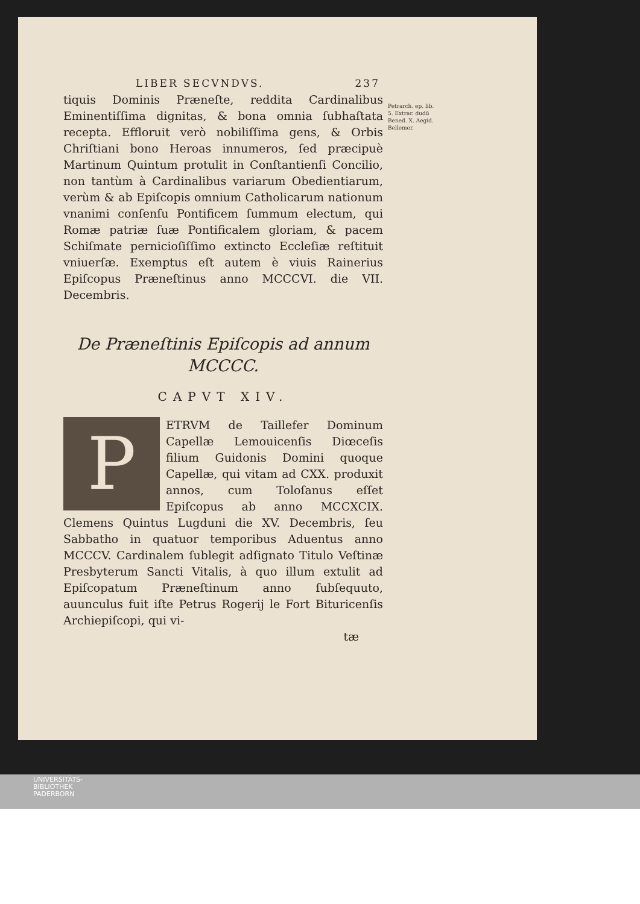LIBER SECVNDVS. 237
tiquis Dominis Præneſte, reddita Cardinalibus Eminentiſſima dignitas, & bona omnia ſubhaſtata recepta. Effloruit verò nobiliſſima gens, & Orbis Chriſtiani bono Heroas innumeros, ſed præcipuè Martinum Quintum protulit in Conſtantienſi Concilio, non tantùm à Cardinalibus variarum Obedientiarum, verùm & ab Epiſcopis omnium Catholicarum nationum vnanimi conſenſu Pontificem ſummum electum, qui Romæ patriæ ſuæ Pontificalem gloriam, & pacem Schiſmate pernicioſiſſimo extincto Eccleſiæ reſtituit vniuerſæ. Exemptus eſt autem è viuis Rainerius Epiſcopus Præneſtinus anno MCCCVI. die VII. Decembris.
De Præneſtinis Epiſcopis ad annum MCCCC.
CAPVT XIV.
PETRVM de Taillefer Dominum Capellæ Lemouicenſis Diœceſis filium Guidonis Domini quoque Capellæ, qui vitam ad CXX. produxit annos, cum Toloſanus eſſet Epiſcopus ab anno MCCXCIX. Clemens Quintus Lugduni die XV. Decembris, ſeu Sabbatho in quatuor temporibus Aduentus anno MCCCV. Cardinalem ſublegit adſignato Titulo Veſtinæ Presbyterum Sancti Vitalis, à quo illum extulit ad Epiſcopatum Præneſtinum anno ſubſequuto, auunculus fuit iſte Petrus Rogerij le Fort Bituricenſis Archiepiſcopi, qui vi-
tæ
Petrarch. ep. lib. 5. Extrar. dudū Bened. X. Aegid. Bellemer.
UNIVERSITÄTS-
BIBLIOTHEK
PADERBORN